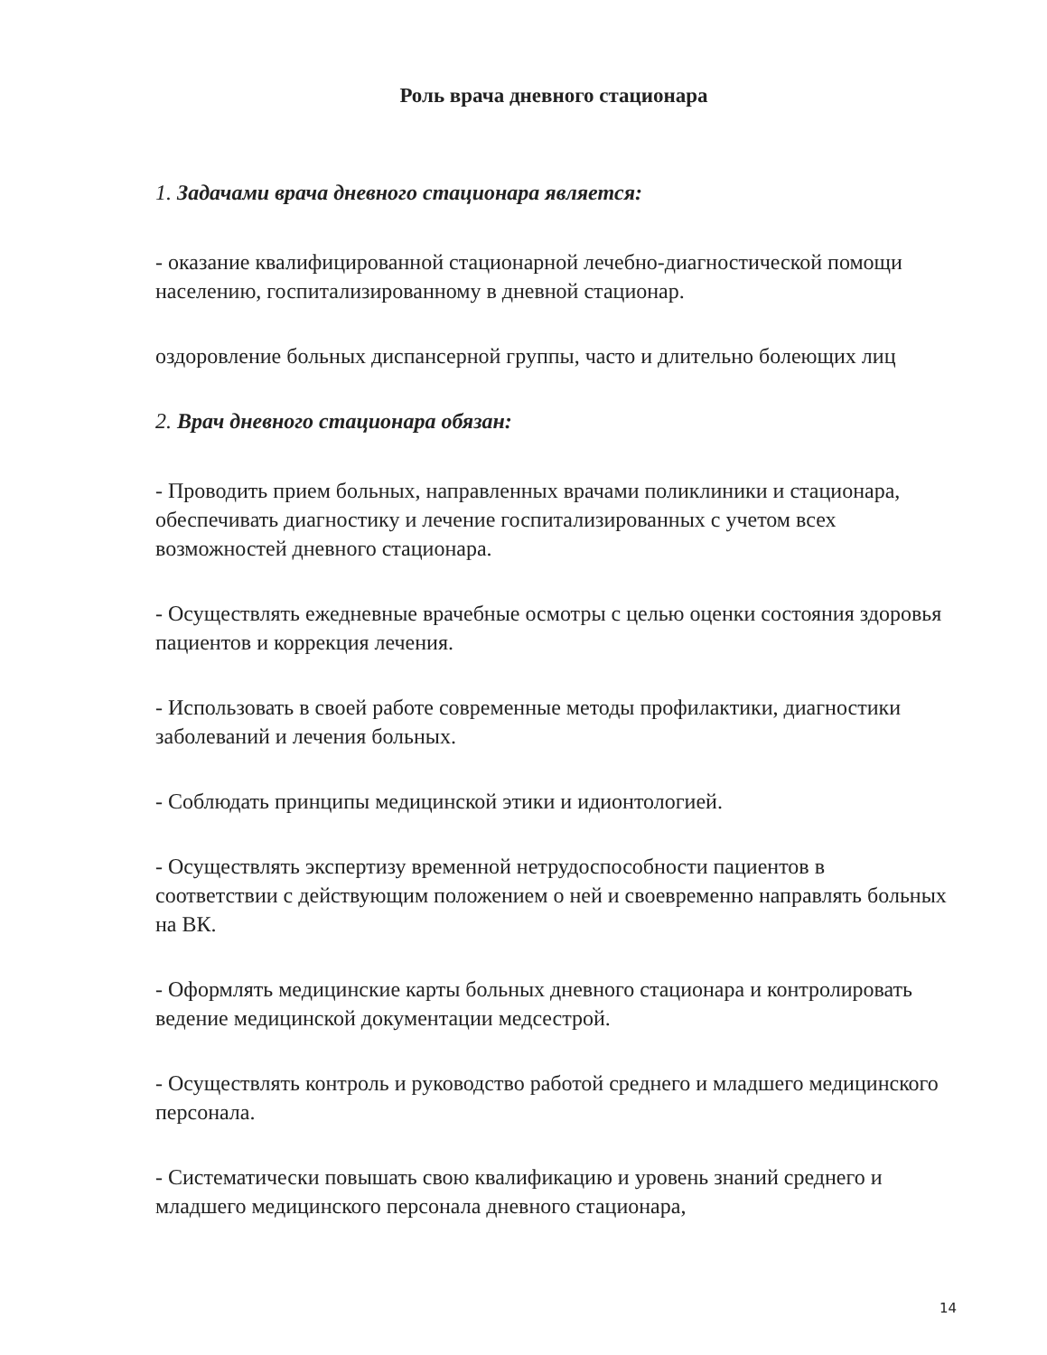Роль врача дневного стационара
1. Задачами врача дневного стационара является:
- оказание квалифицированной стационарной лечебно-диагностической помощи населению, госпитализированному в дневной стационар.
оздоровление больных диспансерной группы, часто и длительно болеющих лиц
2. Врач дневного стационара обязан:
- Проводить прием больных, направленных врачами поликлиники и стационара, обеспечивать диагностику и лечение госпитализированных с учетом всех возможностей дневного стационара.
- Осуществлять ежедневные врачебные осмотры с целью оценки состояния здоровья пациентов и коррекция лечения.
- Использовать в своей работе современные методы профилактики, диагностики заболеваний и лечения больных.
- Соблюдать принципы медицинской этики и идионтологией.
- Осуществлять экспертизу временной нетрудоспособности пациентов в соответствии с действующим положением о ней и своевременно направлять больных на ВК.
- Оформлять медицинские карты больных дневного стационара и контролировать ведение медицинской документации медсестрой.
- Осуществлять контроль и руководство работой среднего и младшего медицинского персонала.
- Систематически повышать свою квалификацию и уровень знаний среднего и младшего медицинского персонала дневного стационара,
14